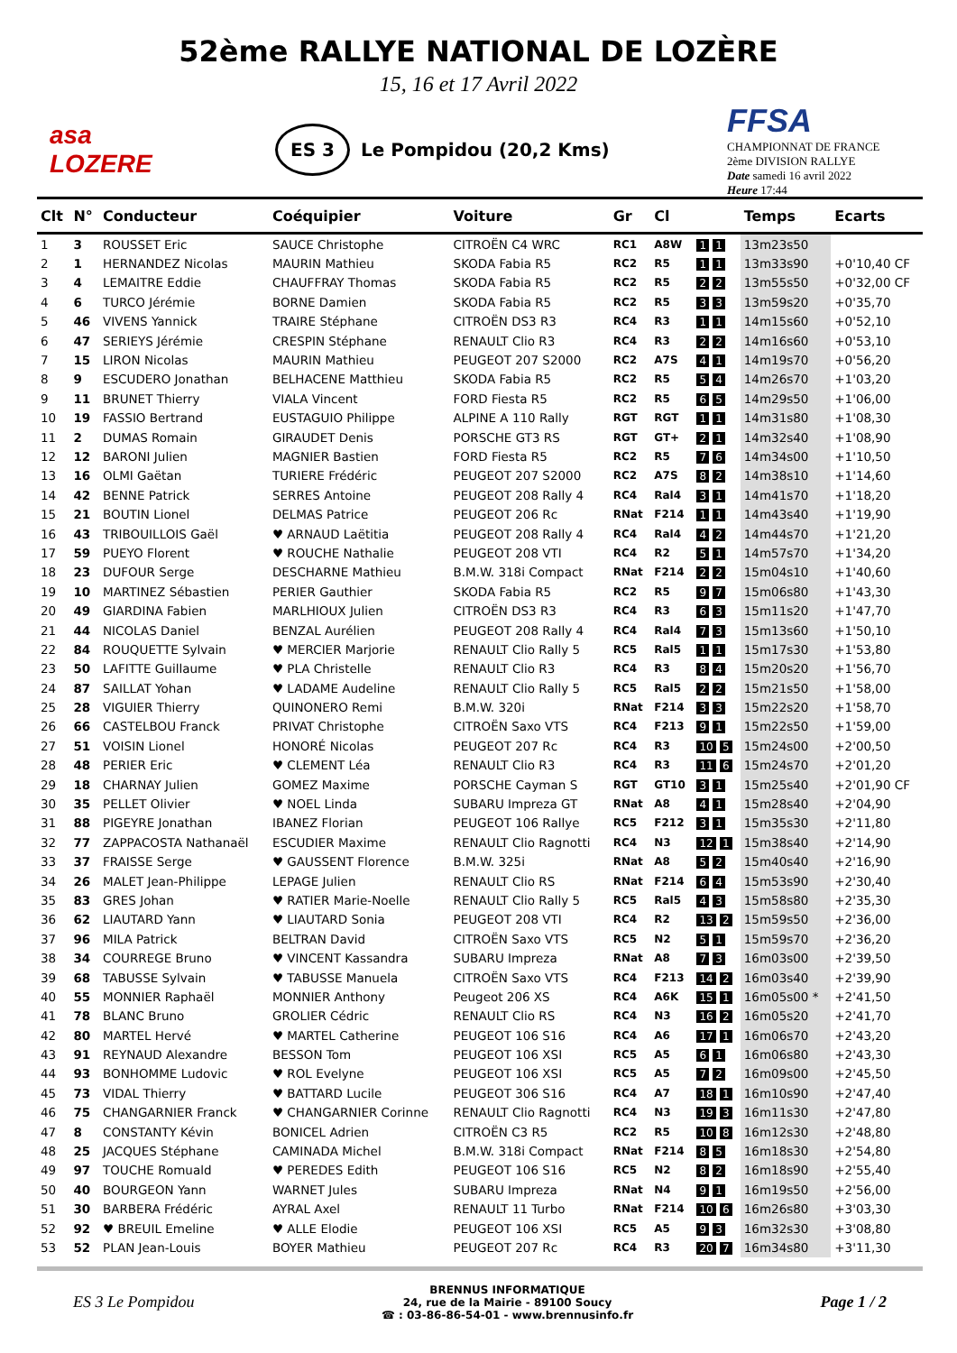52ème RALLYE NATIONAL DE LOZÈRE
15, 16 et 17 Avril 2022
asa LOZERE
ES 3 Le Pompidou (20,2 Kms)
FFSA
CHAMPIONNAT DE FRANCE 2ème DIVISION RALLYE
Date samedi 16 avril 2022
Heure 17:44
| Clt | N° | Conducteur | Coéquipier | Voiture | Gr | Cl | | Temps | Ecarts |
| --- | --- | --- | --- | --- | --- | --- | --- | --- | --- |
| 1 | 3 | ROUSSET Eric | SAUCE Christophe | CITROËN C4 WRC | RC1 | A8W | 1 1 | 13m23s50 | |
| 2 | 1 | HERNANDEZ Nicolas | MAURIN Mathieu | SKODA Fabia R5 | RC2 | R5 | 1 1 | 13m33s90 | +0'10,40 CF |
| 3 | 4 | LEMAITRE Eddie | CHAUFFRAY Thomas | SKODA Fabia R5 | RC2 | R5 | 2 2 | 13m55s50 | +0'32,00 CF |
| 4 | 6 | TURCO Jérémie | BORNE Damien | SKODA Fabia R5 | RC2 | R5 | 3 3 | 13m59s20 | +0'35,70 |
| 5 | 46 | VIVENS Yannick | TRAIRE Stéphane | CITROËN DS3 R3 | RC4 | R3 | 1 1 | 14m15s60 | +0'52,10 |
| 6 | 47 | SERIEYS Jérémie | CRESPIN Stéphane | RENAULT Clio R3 | RC4 | R3 | 2 2 | 14m16s60 | +0'53,10 |
| 7 | 15 | LIRON Nicolas | MAURIN Mathieu | PEUGEOT 207 S2000 | RC2 | A7S | 4 1 | 14m19s70 | +0'56,20 |
| 8 | 9 | ESCUDERO Jonathan | BELHACENE Matthieu | SKODA Fabia R5 | RC2 | R5 | 5 4 | 14m26s70 | +1'03,20 |
| 9 | 11 | BRUNET Thierry | VIALA Vincent | FORD Fiesta R5 | RC2 | R5 | 6 5 | 14m29s50 | +1'06,00 |
| 10 | 19 | FASSIO Bertrand | EUSTAGUIO Philippe | ALPINE A 110 Rally | RGT | RGT | 1 1 | 14m31s80 | +1'08,30 |
| 11 | 2 | DUMAS Romain | GIRAUDET Denis | PORSCHE GT3 RS | RGT | GT+ | 2 1 | 14m32s40 | +1'08,90 |
| 12 | 12 | BARONI Julien | MAGNIER Bastien | FORD Fiesta R5 | RC2 | R5 | 7 6 | 14m34s00 | +1'10,50 |
| 13 | 16 | OLMI Gaëtan | TURIERE Frédéric | PEUGEOT 207 S2000 | RC2 | A7S | 8 2 | 14m38s10 | +1'14,60 |
| 14 | 42 | BENNE Patrick | SERRES Antoine | PEUGEOT 208 Rally 4 | RC4 | Ral4 | 3 1 | 14m41s70 | +1'18,20 |
| 15 | 21 | BOUTIN Lionel | DELMAS Patrice | PEUGEOT 206 Rc | RNat | F214 | 1 1 | 14m43s40 | +1'19,90 |
| 16 | 43 | TRIBOUILLOIS Gaël | ♥ ARNAUD Laëtitia | PEUGEOT 208 Rally 4 | RC4 | Ral4 | 4 2 | 14m44s70 | +1'21,20 |
| 17 | 59 | PUEYO Florent | ♥ ROUCHE Nathalie | PEUGEOT 208 VTI | RC4 | R2 | 5 1 | 14m57s70 | +1'34,20 |
| 18 | 23 | DUFOUR Serge | DESCHARNE Mathieu | B.M.W. 318i Compact | RNat | F214 | 2 2 | 15m04s10 | +1'40,60 |
| 19 | 10 | MARTINEZ Sébastien | PERIER Gauthier | SKODA Fabia R5 | RC2 | R5 | 9 7 | 15m06s80 | +1'43,30 |
| 20 | 49 | GIARDINA Fabien | MARLHIOUX Julien | CITROËN DS3 R3 | RC4 | R3 | 6 3 | 15m11s20 | +1'47,70 |
| 21 | 44 | NICOLAS Daniel | BENZAL Aurélien | PEUGEOT 208 Rally 4 | RC4 | Ral4 | 7 3 | 15m13s60 | +1'50,10 |
| 22 | 84 | ROUQUETTE Sylvain | ♥ MERCIER Marjorie | RENAULT Clio Rally 5 | RC5 | Ral5 | 1 1 | 15m17s30 | +1'53,80 |
| 23 | 50 | LAFITTE Guillaume | ♥ PLA Christelle | RENAULT Clio R3 | RC4 | R3 | 8 4 | 15m20s20 | +1'56,70 |
| 24 | 87 | SAILLAT Yohan | ♥ LADAME Audeline | RENAULT Clio Rally 5 | RC5 | Ral5 | 2 2 | 15m21s50 | +1'58,00 |
| 25 | 28 | VIGUIER Thierry | QUINONERO Remi | B.M.W. 320i | RNat | F214 | 3 3 | 15m22s20 | +1'58,70 |
| 26 | 66 | CASTELBOU Franck | PRIVAT Christophe | CITROËN Saxo VTS | RC4 | F213 | 9 1 | 15m22s50 | +1'59,00 |
| 27 | 51 | VOISIN Lionel | HONORÉ Nicolas | PEUGEOT 207 Rc | RC4 | R3 | 10 5 | 15m24s00 | +2'00,50 |
| 28 | 48 | PERIER Eric | ♥ CLEMENT Léa | RENAULT Clio R3 | RC4 | R3 | 11 6 | 15m24s70 | +2'01,20 |
| 29 | 18 | CHARNAY Julien | GOMEZ Maxime | PORSCHE Cayman S | RGT | GT10 | 3 1 | 15m25s40 | +2'01,90 CF |
| 30 | 35 | PELLET Olivier | ♥ NOEL Linda | SUBARU Impreza GT | RNat | A8 | 4 1 | 15m28s40 | +2'04,90 |
| 31 | 88 | PIGEYRE Jonathan | IBANEZ Florian | PEUGEOT 106 Rallye | RC5 | F212 | 3 1 | 15m35s30 | +2'11,80 |
| 32 | 77 | ZAPPACOSTA Nathanaël | ESCUDIER Maxime | RENAULT Clio Ragnotti | RC4 | N3 | 12 1 | 15m38s40 | +2'14,90 |
| 33 | 37 | FRAISSE Serge | ♥ GAUSSENT Florence | B.M.W. 325i | RNat | A8 | 5 2 | 15m40s40 | +2'16,90 |
| 34 | 26 | MALET Jean-Philippe | LEPAGE Julien | RENAULT Clio RS | RNat | F214 | 6 4 | 15m53s90 | +2'30,40 |
| 35 | 83 | GRES Johan | ♥ RATIER Marie-Noelle | RENAULT Clio Rally 5 | RC5 | Ral5 | 4 3 | 15m58s80 | +2'35,30 |
| 36 | 62 | LIAUTARD Yann | ♥ LIAUTARD Sonia | PEUGEOT 208 VTI | RC4 | R2 | 13 2 | 15m59s50 | +2'36,00 |
| 37 | 96 | MILA Patrick | BELTRAN David | CITROËN Saxo VTS | RC5 | N2 | 5 1 | 15m59s70 | +2'36,20 |
| 38 | 34 | COURREGE Bruno | ♥ VINCENT Kassandra | SUBARU Impreza | RNat | A8 | 7 3 | 16m03s00 | +2'39,50 |
| 39 | 68 | TABUSSE Sylvain | ♥ TABUSSE Manuela | CITROËN Saxo VTS | RC4 | F213 | 14 2 | 16m03s40 | +2'39,90 |
| 40 | 55 | MONNIER Raphaël | MONNIER Anthony | Peugeot 206 XS | RC4 | A6K | 15 1 | 16m05s00 * | +2'41,50 |
| 41 | 78 | BLANC Bruno | GROLIER Cédric | RENAULT Clio RS | RC4 | N3 | 16 2 | 16m05s20 | +2'41,70 |
| 42 | 80 | MARTEL Hervé | ♥ MARTEL Catherine | PEUGEOT 106 S16 | RC4 | A6 | 17 1 | 16m06s70 | +2'43,20 |
| 43 | 91 | REYNAUD Alexandre | BESSON Tom | PEUGEOT 106 XSI | RC5 | A5 | 6 1 | 16m06s80 | +2'43,30 |
| 44 | 93 | BONHOMME Ludovic | ♥ ROL Evelyne | PEUGEOT 106 XSI | RC5 | A5 | 7 2 | 16m09s00 | +2'45,50 |
| 45 | 73 | VIDAL Thierry | ♥ BATTARD Lucile | PEUGEOT 306 S16 | RC4 | A7 | 18 1 | 16m10s90 | +2'47,40 |
| 46 | 75 | CHANGARNIER Franck | ♥ CHANGARNIER Corinne | RENAULT Clio Ragnotti | RC4 | N3 | 19 3 | 16m11s30 | +2'47,80 |
| 47 | 8 | CONSTANTY Kévin | BONICEL Adrien | CITROËN C3 R5 | RC2 | R5 | 10 8 | 16m12s30 | +2'48,80 |
| 48 | 25 | JACQUES Stéphane | CAMINADA Michel | B.M.W. 318i Compact | RNat | F214 | 8 5 | 16m18s30 | +2'54,80 |
| 49 | 97 | TOUCHE Romuald | ♥ PEREDES Edith | PEUGEOT 106 S16 | RC5 | N2 | 8 2 | 16m18s90 | +2'55,40 |
| 50 | 40 | BOURGEON Yann | WARNET Jules | SUBARU Impreza | RNat | N4 | 9 1 | 16m19s50 | +2'56,00 |
| 51 | 30 | BARBERA Frédéric | AYRAL Axel | RENAULT 11 Turbo | RNat | F214 | 10 6 | 16m26s80 | +3'03,30 |
| 52 | 92 | ♥ BREUIL Emeline | ♥ ALLE Elodie | PEUGEOT 106 XSI | RC5 | A5 | 9 3 | 16m32s30 | +3'08,80 |
| 53 | 52 | PLAN Jean-Louis | BOYER Mathieu | PEUGEOT 207 Rc | RC4 | R3 | 20 7 | 16m34s80 | +3'11,30 |
ES 3 Le Pompidou
BRENNUS INFORMATIQUE
24, rue de la Mairie - 89100 Soucy
☎ : 03-86-86-54-01 - www.brennusinfo.fr
Page 1 / 2